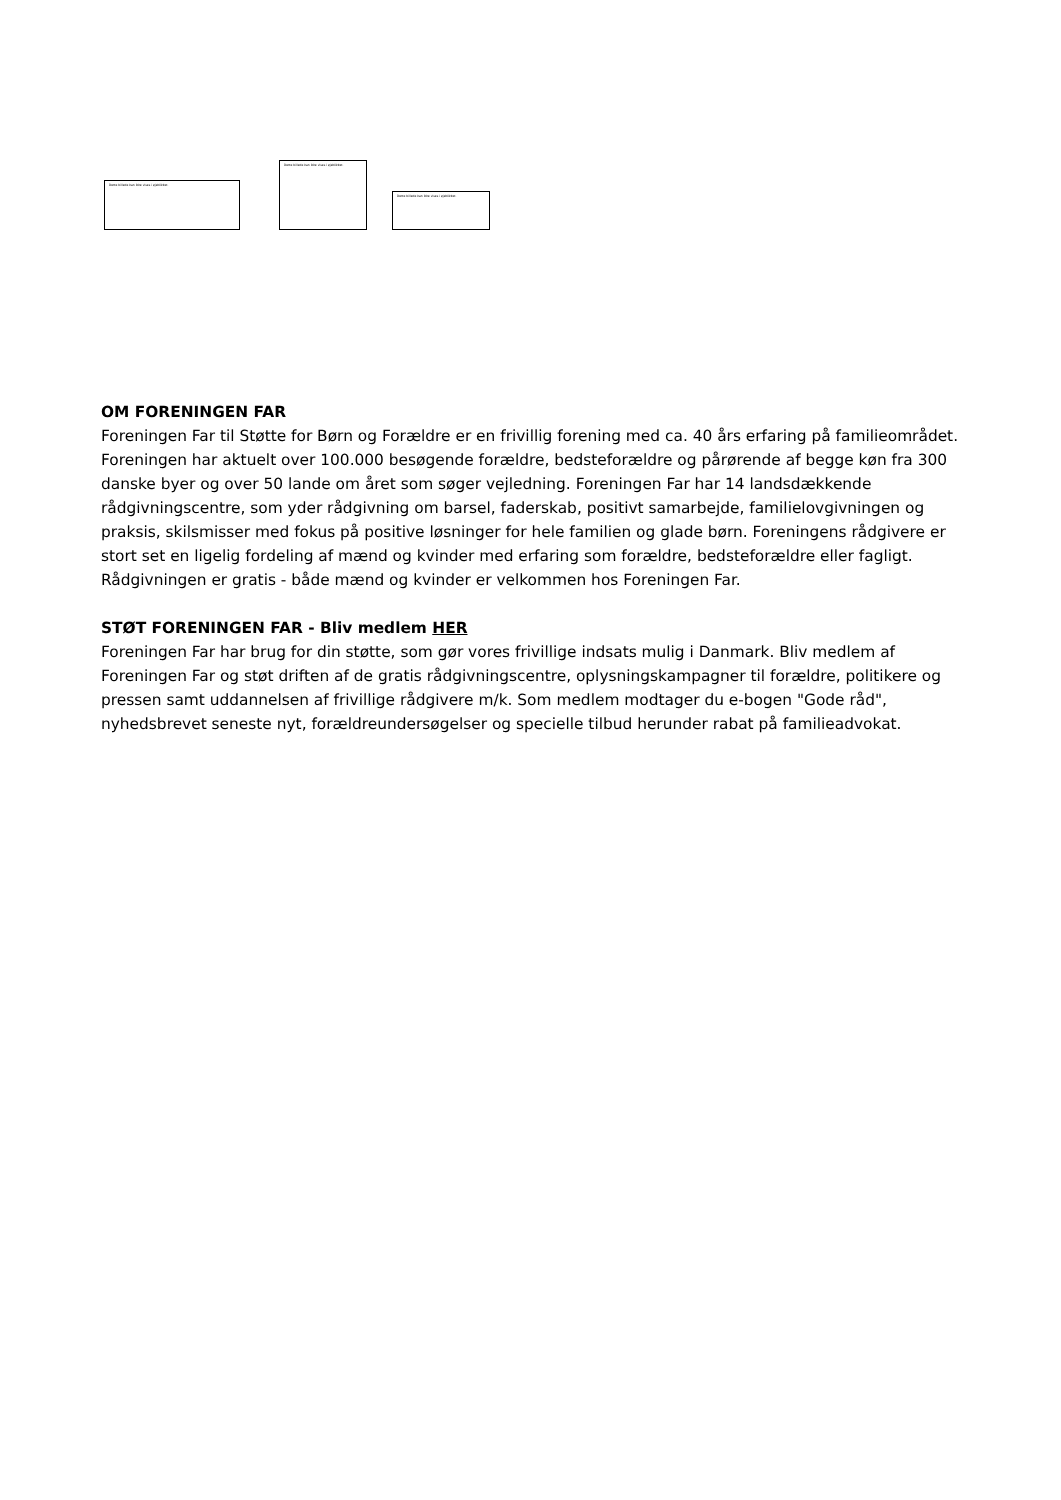Dette billede kan ikke vises i øjeblikket.
Dette billede kan ikke vises i øjeblikket.
Dette billede kan ikke vises i øjeblikket.
OM FORENINGEN FAR
Foreningen Far til Støtte for Børn og Forældre er en frivillig forening med ca. 40 års erfaring på familieområdet. Foreningen har aktuelt over 100.000 besøgende forældre, bedsteforældre og pårørende af begge køn fra 300 danske byer og over 50 lande om året som søger vejledning. Foreningen Far har 14 landsdækkende rådgivningscentre, som yder rådgivning om barsel, faderskab, positivt samarbejde, familielovgivningen og praksis, skilsmisser med fokus på positive løsninger for hele familien og glade børn. Foreningens rådgivere er stort set en ligelig fordeling af mænd og kvinder med erfaring som forældre, bedsteforældre eller fagligt. Rådgivningen er gratis - både mænd og kvinder er velkommen hos Foreningen Far.
STØT FORENINGEN FAR - Bliv medlem HER
Foreningen Far har brug for din støtte, som gør vores frivillige indsats mulig i Danmark. Bliv medlem af Foreningen Far og støt driften af de gratis rådgivningscentre, oplysningskampagner til forældre, politikere og pressen samt uddannelsen af frivillige rådgivere m/k. Som medlem modtager du e-bogen "Gode råd", nyhedsbrevet seneste nyt, forældreundersøgelser og specielle tilbud herunder rabat på familieadvokat.